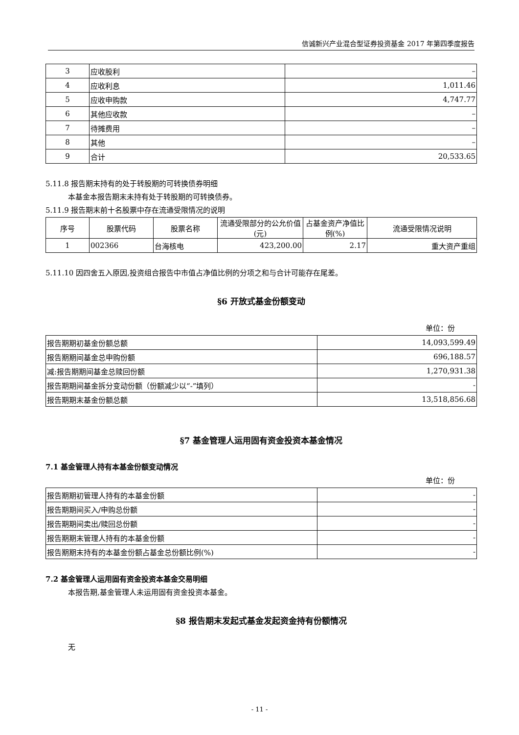信诚新兴产业混合型证券投资基金 2017 年第四季度报告
| 3 | 应收股利 | – |
| 4 | 应收利息 | 1,011.46 |
| 5 | 应收申购款 | 4,747.77 |
| 6 | 其他应收款 | – |
| 7 | 待摊费用 | – |
| 8 | 其他 | – |
| 9 | 合计 | 20,533.65 |
5.11.8 报告期末持有的处于转股期的可转换债券明细
本基金本报告期末未持有处于转股期的可转换债券。
5.11.9 报告期末前十名股票中存在流通受限情况的说明
| 序号 | 股票代码 | 股票名称 | 流通受限部分的公允价值(元) | 占基金资产净值比例(%) | 流通受限情况说明 |
| --- | --- | --- | --- | --- | --- |
| 1 | 002366 | 台海核电 | 423,200.00 | 2.17 | 重大资产重组 |
5.11.10 因四舍五入原因,投资组合报告中市值占净值比例的分项之和与合计可能存在尾差。
§6 开放式基金份额变动
单位：份
| 报告期期初基金份额总额 | 14,093,599.49 |
| 报告期期间基金总申购份额 | 696,188.57 |
| 减:报告期期间基金总赎回份额 | 1,270,931.38 |
| 报告期期间基金拆分变动份额（份额减少以“-”填列） | - |
| 报告期期末基金份额总额 | 13,518,856.68 |
§7 基金管理人运用固有资金投资本基金情况
7.1 基金管理人持有本基金份额变动情况
单位：份
| 报告期期初管理人持有的本基金份额 | - |
| 报告期期间买入/申购总份额 | - |
| 报告期期间卖出/赎回总份额 | - |
| 报告期期末管理人持有的本基金份额 | - |
| 报告期期末持有的本基金份额占基金总份额比例(%) | - |
7.2 基金管理人运用固有资金投资本基金交易明细
本报告期,基金管理人未运用固有资金投资本基金。
§8 报告期末发起式基金发起资金持有份额情况
无
- 11 -